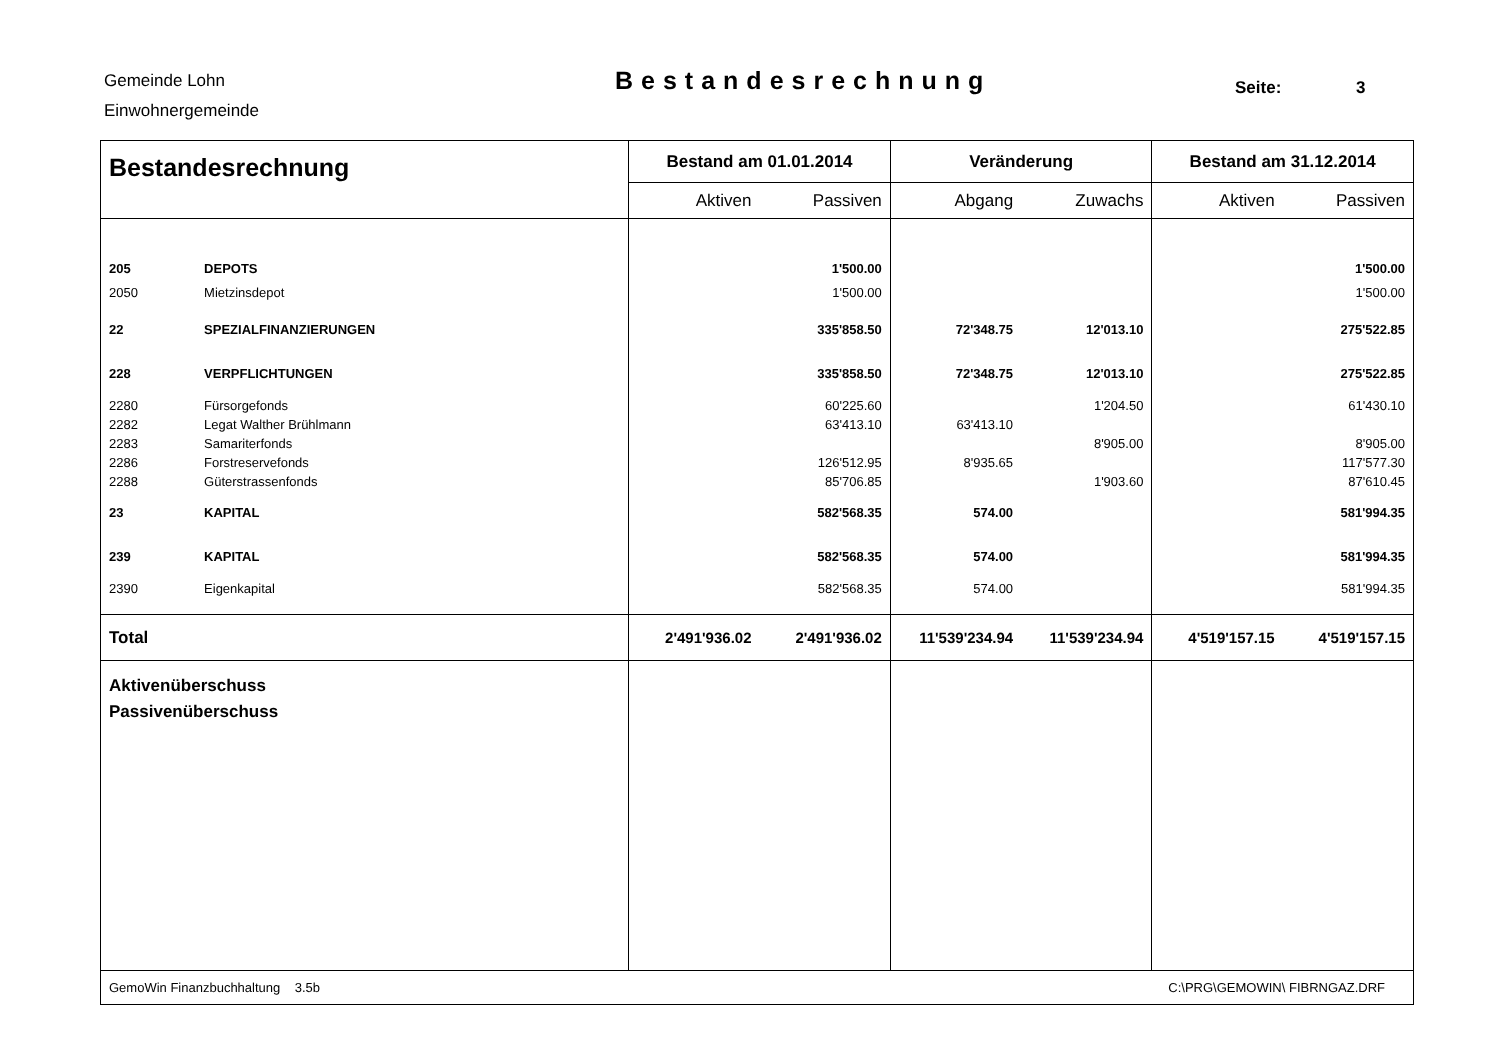Gemeinde Lohn
Einwohnergemeinde
Bestandesrechnung Seite: 3
| Bestandesrechnung | | Bestand am 01.01.2014 | | Veränderung | | Bestand am 31.12.2014 | |
| --- | --- | --- | --- | --- | --- | --- | --- |
| | | Aktiven | Passiven | Abgang | Zuwachs | Aktiven | Passiven |
| 205 | DEPOTS | | 1'500.00 | | | | 1'500.00 |
| 2050 | Mietzinsdepot | | 1'500.00 | | | | 1'500.00 |
| 22 | SPEZIALFINANZIERUNGEN | | 335'858.50 | 72'348.75 | 12'013.10 | | 275'522.85 |
| 228 | VERPFLICHTUNGEN | | 335'858.50 | 72'348.75 | 12'013.10 | | 275'522.85 |
| 2280 | Fürsorgefonds | | 60'225.60 | | 1'204.50 | | 61'430.10 |
| 2282 | Legat Walther Brühlmann | | 63'413.10 | 63'413.10 | | | |
| 2283 | Samariterfonds | | | | 8'905.00 | | 8'905.00 |
| 2286 | Forstreservefonds | | 126'512.95 | 8'935.65 | | | 117'577.30 |
| 2288 | Güterstrassenfonds | | 85'706.85 | | 1'903.60 | | 87'610.45 |
| 23 | KAPITAL | | 582'568.35 | 574.00 | | | 581'994.35 |
| 239 | KAPITAL | | 582'568.35 | 574.00 | | | 581'994.35 |
| 2390 | Eigenkapital | | 582'568.35 | 574.00 | | | 581'994.35 |
| Total | | 2'491'936.02 | 2'491'936.02 | 11'539'234.94 | 11'539'234.94 | 4'519'157.15 | 4'519'157.15 |
| Aktivenüberschuss Passivenüberschuss | | | | | | | |
| GemoWin Finanzbuchhaltung 3.5b | | | | C:\PRG\GEMOWIN\ FIBRNGAZ.DRF | | | |